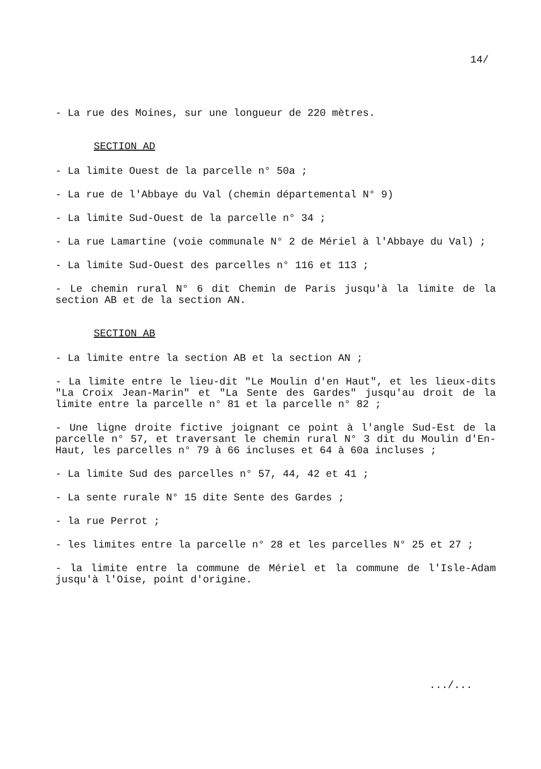14/
- La rue des Moines, sur une longueur de 220 mètres.
SECTION AD
- La limite Ouest de la parcelle n° 50a ;
- La rue de l'Abbaye du Val (chemin départemental N° 9)
- La limite Sud-Ouest de la parcelle n° 34 ;
- La rue Lamartine (voie communale N° 2 de Mériel à l'Abbaye du Val) ;
- La limite Sud-Ouest des parcelles n° 116 et 113 ;
- Le chemin rural N° 6 dit Chemin de Paris jusqu'à la limite de la section AB et de la section AN.
SECTION AB
- La limite entre la section AB et la section AN ;
- La limite entre le lieu-dit "Le Moulin d'en Haut", et les lieux-dits "La Croix Jean-Marin" et "La Sente des Gardes" jusqu'au droit de la limite entre la parcelle n° 81 et la parcelle n° 82 ;
- Une ligne droite fictive joignant ce point à l'angle Sud-Est de la parcelle n° 57, et traversant le chemin rural N° 3 dit du Moulin d'En-Haut, les parcelles n° 79 à 66 incluses et 64 à 60a incluses ;
- La limite Sud des parcelles n° 57, 44, 42 et 41 ;
- La sente rurale N° 15 dite Sente des Gardes ;
- la rue Perrot ;
- les limites entre la parcelle n° 28 et les parcelles N° 25 et 27 ;
- la limite entre la commune de Mériel et la commune de l'Isle-Adam jusqu'à l'Oise, point d'origine.
.../...